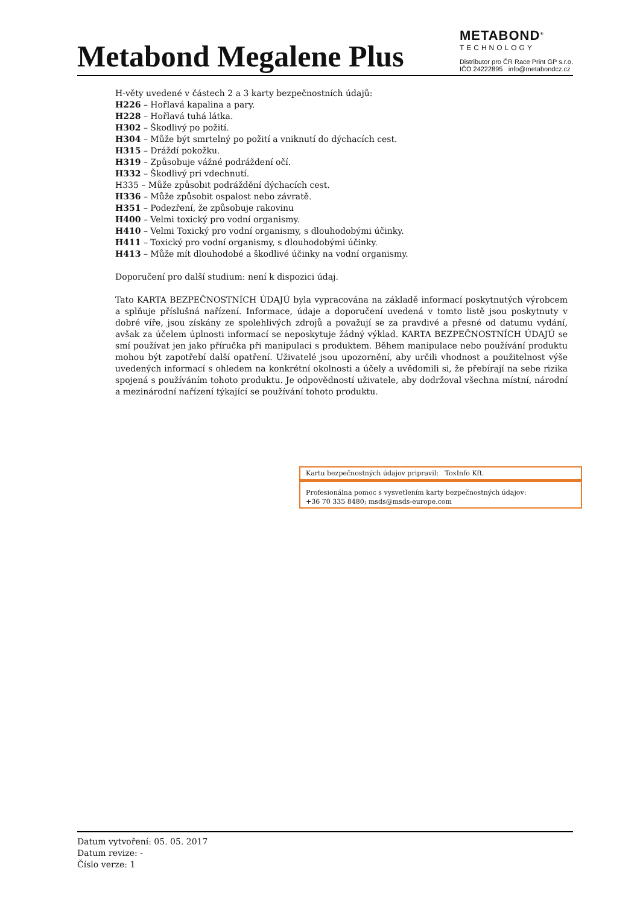Metabond Megalene Plus
METABOND<sup>®</sup>
TECHNOLOGY
Distributor pro ČR Race Print GP s.r.o.
IČO 24222895 info@metabondcz.cz
H-věty uvedené v částech 2 a 3 karty bezpečnostních údajů:
H226 – Hořlavá kapalina a pary.
H228 – Hořlavá tuhá látka.
H302 – Škodlivý po požití.
H304 – Může být smrtelný po požití a vniknutí do dýchacích cest.
H315 – Dráždí pokožku.
H319 – Způsobuje vážné podráždení očí.
H332 – Škodlivý pri vdechnutí.
H335 – Může způsobit podráždění dýchacích cest.
H336 – Může způsobit ospalost nebo závratě.
H351 – Podezření, že způsobuje rakovinu
H400 – Velmi toxický pro vodní organismy.
H410 – Velmi Toxický pro vodní organismy, s dlouhodobými účinky.
H411 – Toxický pro vodní organismy, s dlouhodobými účinky.
H413 – Může mít dlouhodobé a škodlivé účinky na vodní organismy.
Doporučení pro další studium: není k dispozici údaj.
Tato KARTA BEZPEČNOSTNÍCH ÚDAJÚ byla vypracována na základě informací poskytnutých výrobcem a splňuje příslušná nařízení. Informace, údaje a doporučení uvedená v tomto listě jsou poskytnuty v dobré víře, jsou získány ze spolehlivých zdrojů a považují se za pravdivé a přesné od datumu vydání, avšak za účelem úplnosti informací se neposkytuje žádný výklad. KARTA BEZPEČNOSTNÍCH ÚDAJÚ se smí používat jen jako příručka při manipulaci s produktem. Během manipulace nebo používání produktu mohou být zapotřebí další opatření. Uživatelé jsou upozornění, aby určili vhodnost a použitelnost výše uvedených informací s ohledem na konkrétní okolnosti a účely a uvědomili si, že přebírají na sebe rizika spojená s používáním tohoto produktu. Je odpovědností uživatele, aby dodržoval všechna místní, národní a mezinárodní nařízení týkající se používání tohoto produktu.
Kartu bezpečnostných údajov pripravil: ToxInfo Kft.
Profesionálna pomoc s vysvetlením karty bezpečnostných údajov:
+36 70 335 8480; msds@msds-europe.com
Datum vytvoření: 05. 05. 2017
Datum revize: -
Číslo verze: 1